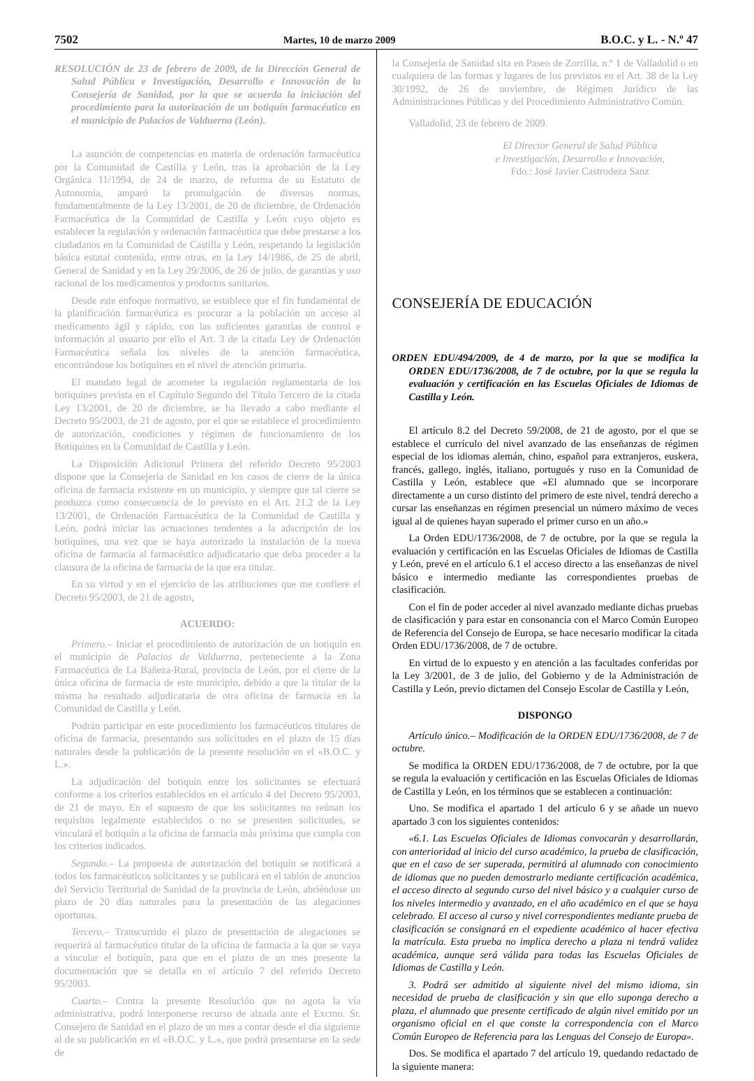7502 Martes, 10 de marzo 2009 B.O.C. y L. - N.º 47
RESOLUCIÓN de 23 de febrero de 2009, de la Dirección General de Salud Pública e Investigación, Desarrollo e Innovación de la Consejería de Sanidad, por la que se acuerda la iniciación del procedimiento para la autorización de un botiquín farmacéutico en el municipio de Palacios de Valduerna (León).
La asunción de competencias en materia de ordenación farmacéutica por la Comunidad de Castilla y León, tras la aprobación de la Ley Orgánica 11/1994, de 24 de marzo, de reforma de su Estatuto de Autonomía, amparó la promulgación de diversas normas, fundamentalmente de la Ley 13/2001, de 20 de diciembre, de Ordenación Farmacéutica de la Comunidad de Castilla y León cuyo objeto es establecer la regulación y ordenación farmacéutica que debe prestarse a los ciudadanos en la Comunidad de Castilla y León, respetando la legislación básica estatal contenida, entre otras, en la Ley 14/1986, de 25 de abril, General de Sanidad y en la Ley 29/2006, de 26 de julio, de garantías y uso racional de los medicamentos y productos sanitarios.
Desde este enfoque normativo, se establece que el fin fundamental de la planificación farmacéutica es procurar a la población un acceso al medicamento ágil y rápido, con las suficientes garantías de control e información al usuario por ello el Art. 3 de la citada Ley de Ordenación Farmacéutica señala los niveles de la atención farmacéutica, encontrándose los botiquines en el nivel de atención primaria.
El mandato legal de acometer la regulación reglamentaria de los botiquines prevista en el Capítulo Segundo del Título Tercero de la citada Ley 13/2001, de 20 de diciembre, se ha llevado a cabo mediante el Decreto 95/2003, de 21 de agosto, por el que se establece el procedimiento de autorización, condiciones y régimen de funcionamiento de los Botiquines en la Comunidad de Castilla y León.
La Disposición Adicional Primera del referido Decreto 95/2003 dispone que la Consejería de Sanidad en los casos de cierre de la única oficina de farmacia existente en un municipio, y siempre que tal cierre se produzca como consecuencia de lo previsto en el Art. 21.2 de la Ley 13/2001, de Ordenación Farmacéutica de la Comunidad de Castilla y León, podrá iniciar las actuaciones tendentes a la adscripción de los botiquines, una vez que se haya autorizado la instalación de la nueva oficina de farmacia al farmacéutico adjudicatario que deba proceder a la clausura de la oficina de farmacia de la que era titular.
En su virtud y en el ejercicio de las atribuciones que me confiere el Decreto 95/2003, de 21 de agosto,
ACUERDO:
Primero.– Iniciar el procedimiento de autorización de un botiquín en el municipio de Palacios de Valduerna, perteneciente a la Zona Farmacéutica de La Bañeza-Rural, provincia de León, por el cierre de la única oficina de farmacia de este municipio, debido a que la titular de la misma ha resultado adjudicataria de otra oficina de farmacia en la Comunidad de Castilla y León.
Podrán participar en este procedimiento los farmacéuticos titulares de oficina de farmacia, presentando sus solicitudes en el plazo de 15 días naturales desde la publicación de la presente resolución en el «B.O.C. y L.».
La adjudicación del botiquín entre los solicitantes se efectuará conforme a los criterios establecidos en el artículo 4 del Decreto 95/2003, de 21 de mayo. En el supuesto de que los solicitantes no reúnan los requisitos legalmente establecidos o no se presenten solicitudes, se vinculará el botiquín a la oficina de farmacia más próxima que cumpla con los criterios indicados.
Segundo.– La propuesta de autorización del botiquín se notificará a todos los farmacéuticos solicitantes y se publicará en el tablón de anuncios del Servicio Territorial de Sanidad de la provincia de León, abriéndose un plazo de 20 días naturales para la presentación de las alegaciones oportunas.
Tercero.– Transcurrido el plazo de presentación de alegaciones se requerirá al farmacéutico titular de la oficina de farmacia a la que se vaya a vincular el botiquín, para que en el plazo de un mes presente la documentación que se detalla en el artículo 7 del referido Decreto 95/2003.
Cuarto.– Contra la presente Resolución que no agota la vía administrativa, podrá interponerse recurso de alzada ante el Excmo. Sr. Consejero de Sanidad en el plazo de un mes a contar desde el día siguiente al de su publicación en el «B.O.C. y L.», que podrá presentarse en la sede de
la Consejería de Sanidad sita en Paseo de Zorrilla, n.º 1 de Valladolid o en cualquiera de las formas y lugares de los previstos en el Art. 38 de la Ley 30/1992, de 26 de noviembre, de Régimen Jurídico de las Administraciones Públicas y del Procedimiento Administrativo Común.
Valladolid, 23 de febrero de 2009.
El Director General de Salud Pública
e Investigación, Desarrollo e Innovación,
Fdo.: José Javier Castrodeza Sanz
CONSEJERÍA DE EDUCACIÓN
ORDEN EDU/494/2009, de 4 de marzo, por la que se modifica la ORDEN EDU/1736/2008, de 7 de octubre, por la que se regula la evaluación y certificación en las Escuelas Oficiales de Idiomas de Castilla y León.
El artículo 8.2 del Decreto 59/2008, de 21 de agosto, por el que se establece el currículo del nivel avanzado de las enseñanzas de régimen especial de los idiomas alemán, chino, español para extranjeros, euskera, francés, gallego, inglés, italiano, portugués y ruso en la Comunidad de Castilla y León, establece que «El alumnado que se incorporare directamente a un curso distinto del primero de este nivel, tendrá derecho a cursar las enseñanzas en régimen presencial un número máximo de veces igual al de quienes hayan superado el primer curso en un año.»
La Orden EDU/1736/2008, de 7 de octubre, por la que se regula la evaluación y certificación en las Escuelas Oficiales de Idiomas de Castilla y León, prevé en el artículo 6.1 el acceso directo a las enseñanzas de nivel básico e intermedio mediante las correspondientes pruebas de clasificación.
Con el fin de poder acceder al nivel avanzado mediante dichas pruebas de clasificación y para estar en consonancia con el Marco Común Europeo de Referencia del Consejo de Europa, se hace necesario modificar la citada Orden EDU/1736/2008, de 7 de octubre.
En virtud de lo expuesto y en atención a las facultades conferidas por la Ley 3/2001, de 3 de julio, del Gobierno y de la Administración de Castilla y León, previo dictamen del Consejo Escolar de Castilla y León,
DISPONGO
Artículo único.– Modificación de la ORDEN EDU/1736/2008, de 7 de octubre.
Se modifica la ORDEN EDU/1736/2008, de 7 de octubre, por la que se regula la evaluación y certificación en las Escuelas Oficiales de Idiomas de Castilla y León, en los términos que se establecen a continuación:
Uno. Se modifica el apartado 1 del artículo 6 y se añade un nuevo apartado 3 con los siguientes contenidos:
«6.1. Las Escuelas Oficiales de Idiomas convocarán y desarrollarán, con anterioridad al inicio del curso académico, la prueba de clasificación, que en el caso de ser superada, permitirá al alumnado con conocimiento de idiomas que no pueden demostrarlo mediante certificación académica, el acceso directo al segundo curso del nivel básico y a cualquier curso de los niveles intermedio y avanzado, en el año académico en el que se haya celebrado. El acceso al curso y nivel correspondientes mediante prueba de clasificación se consignará en el expediente académico al hacer efectiva la matrícula. Esta prueba no implica derecho a plaza ni tendrá validez académica, aunque será válida para todas las Escuelas Oficiales de Idiomas de Castilla y León.
3. Podrá ser admitido al siguiente nivel del mismo idioma, sin necesidad de prueba de clasificación y sin que ello suponga derecho a plaza, el alumnado que presente certificado de algún nivel emitido por un organismo oficial en el que conste la correspondencia con el Marco Común Europeo de Referencia para las Lenguas del Consejo de Europa».
Dos. Se modifica el apartado 7 del artículo 19, quedando redactado de la siguiente manera: